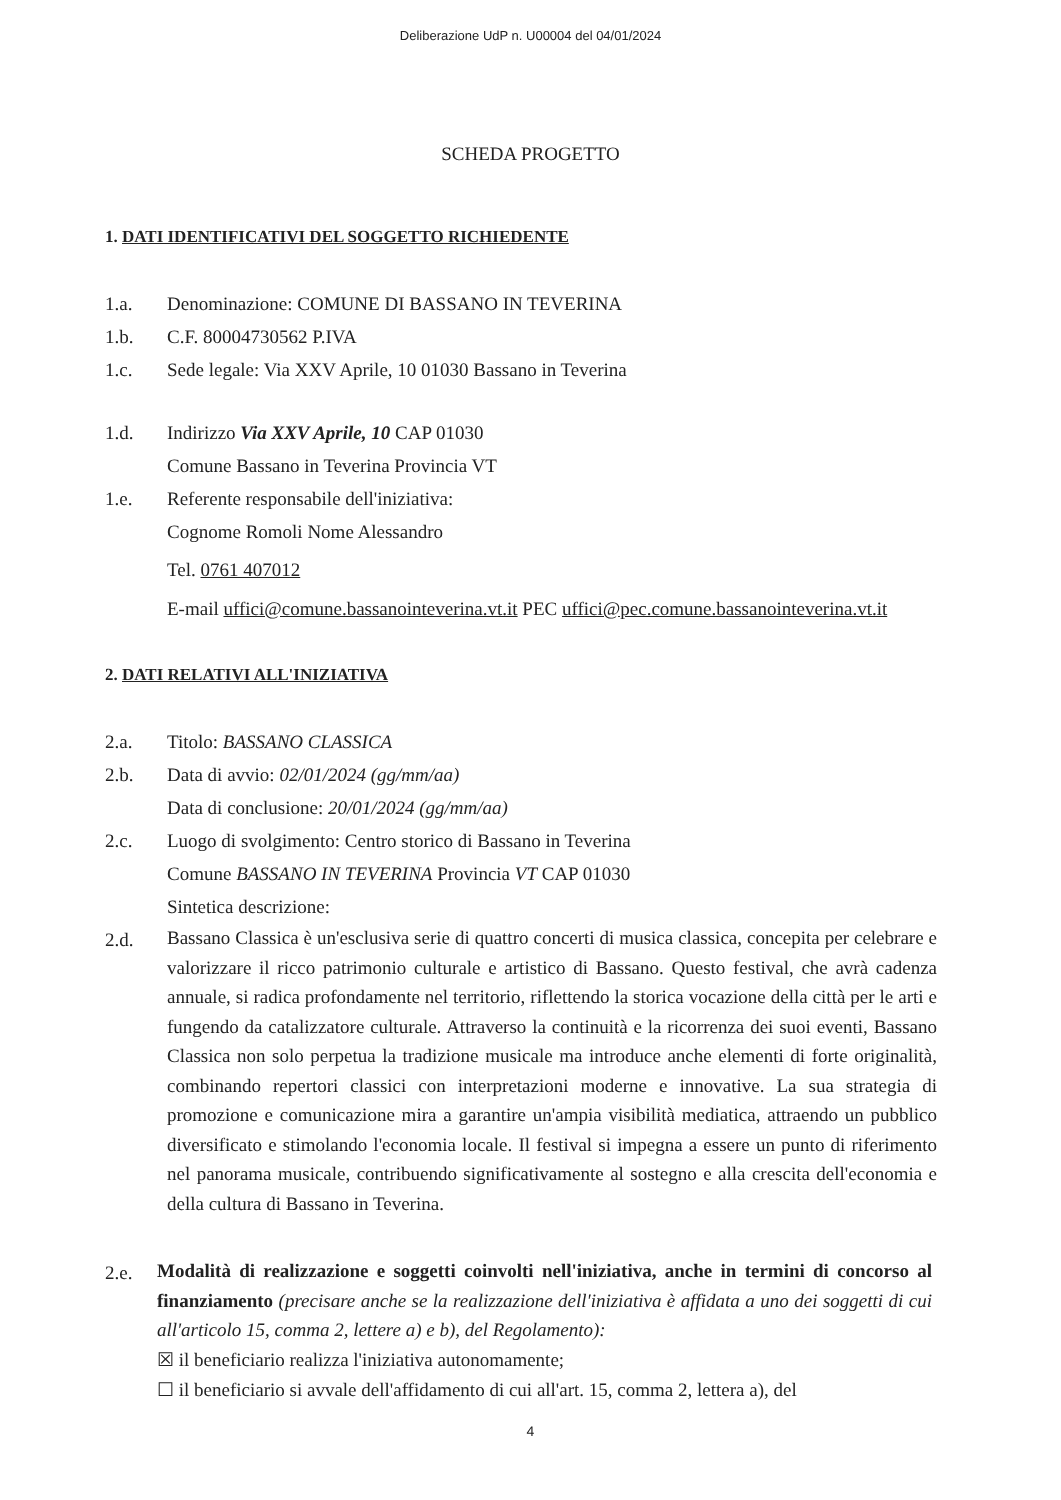Deliberazione UdP n. U00004 del 04/01/2024
SCHEDA PROGETTO
1. DATI IDENTIFICATIVI DEL SOGGETTO RICHIEDENTE
1.a. Denominazione: COMUNE DI BASSANO IN TEVERINA
1.b. C.F. 80004730562 P.IVA
1.c. Sede legale: Via XXV Aprile, 10 01030 Bassano in Teverina
1.d. Indirizzo Via XXV Aprile, 10 CAP 01030
Comune Bassano in Teverina Provincia VT
1.e. Referente responsabile dell'iniziativa:
Cognome Romoli Nome Alessandro
Tel. 0761 407012
E-mail uffici@comune.bassanointeverina.vt.it PEC uffici@pec.comune.bassanointeverina.vt.it
2. DATI RELATIVI ALL'INIZIATIVA
2.a. Titolo: BASSANO CLASSICA
2.b. Data di avvio: 02/01/2024 (gg/mm/aa)
Data di conclusione: 20/01/2024 (gg/mm/aa)
2.c. Luogo di svolgimento: Centro storico di Bassano in Teverina
Comune BASSANO IN TEVERINA Provincia VT CAP 01030
Sintetica descrizione:
2.d.
Bassano Classica è un'esclusiva serie di quattro concerti di musica classica, concepita per celebrare e valorizzare il ricco patrimonio culturale e artistico di Bassano. Questo festival, che avrà cadenza annuale, si radica profondamente nel territorio, riflettendo la storica vocazione della città per le arti e fungendo da catalizzatore culturale. Attraverso la continuità e la ricorrenza dei suoi eventi, Bassano Classica non solo perpetua la tradizione musicale ma introduce anche elementi di forte originalità, combinando repertori classici con interpretazioni moderne e innovative. La sua strategia di promozione e comunicazione mira a garantire un'ampia visibilità mediatica, attraendo un pubblico diversificato e stimolando l'economia locale. Il festival si impegna a essere un punto di riferimento nel panorama musicale, contribuendo significativamente al sostegno e alla crescita dell'economia e della cultura di Bassano in Teverina.
2.e.
Modalità di realizzazione e soggetti coinvolti nell'iniziativa, anche in termini di concorso al finanziamento (precisare anche se la realizzazione dell'iniziativa è affidata a uno dei soggetti di cui all'articolo 15, comma 2, lettere a) e b), del Regolamento):
☒ il beneficiario realizza l'iniziativa autonomamente;
☐ il beneficiario si avvale dell'affidamento di cui all'art. 15, comma 2, lettera a), del
4